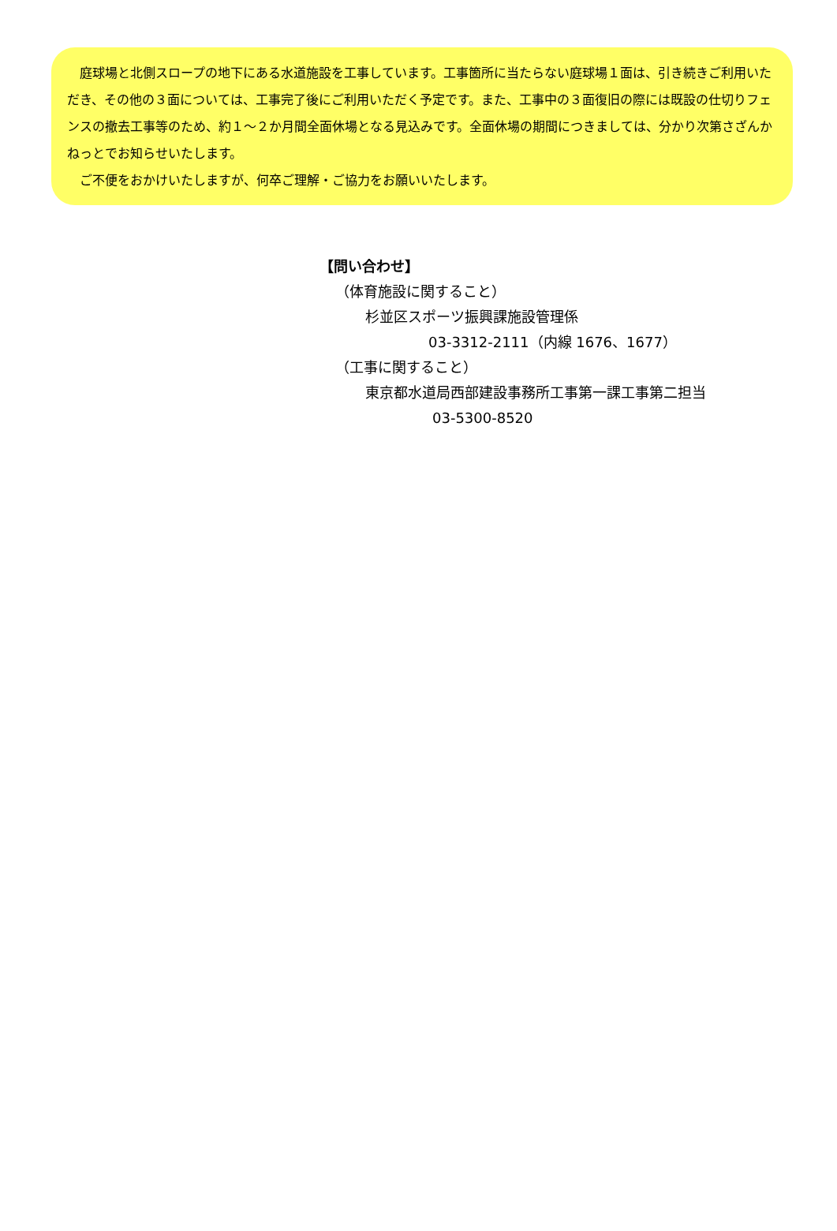庭球場と北側スロープの地下にある水道施設を工事しています。工事箇所に当たらない庭球場１面は、引き続きご利用いただき、その他の３面については、工事完了後にご利用いただく予定です。また、工事中の３面復旧の際には既設の仕切りフェンスの撤去工事等のため、約１～２か月間全面休場となる見込みです。全面休場の期間につきましては、分かり次第さざんかねっとでお知らせいたします。
　ご不便をおかけいたしますが、何卒ご理解・ご協力をお願いいたします。
【問い合わせ】
（体育施設に関すること）
杉並区スポーツ振興課施設管理係
03-3312-2111（内線 1676、1677）
（工事に関すること）
東京都水道局西部建設事務所工事第一課工事第二担当
03-5300-8520